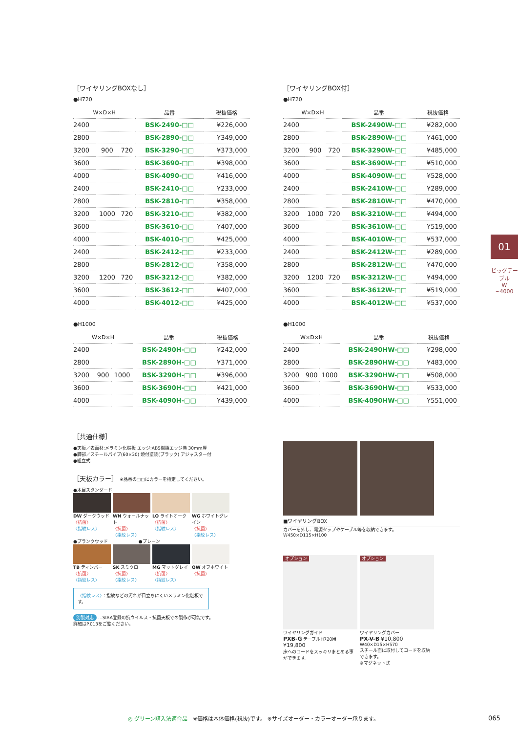［ワイヤリングBOXなし］
●H720
| W×D×H | | | 品番 | 税抜価格 |
| --- | --- | --- | --- | --- |
| 2400 | | | BSK-2490-□□ | ¥226,000 |
| 2800 | | | BSK-2890-□□ | ¥349,000 |
| 3200 | 900 | 720 | BSK-3290-□□ | ¥373,000 |
| 3600 | | | BSK-3690-□□ | ¥398,000 |
| 4000 | | | BSK-4090-□□ | ¥416,000 |
| 2400 | | | BSK-2410-□□ | ¥233,000 |
| 2800 | | | BSK-2810-□□ | ¥358,000 |
| 3200 | 1000 | 720 | BSK-3210-□□ | ¥382,000 |
| 3600 | | | BSK-3610-□□ | ¥407,000 |
| 4000 | | | BSK-4010-□□ | ¥425,000 |
| 2400 | | | BSK-2412-□□ | ¥233,000 |
| 2800 | | | BSK-2812-□□ | ¥358,000 |
| 3200 | 1200 | 720 | BSK-3212-□□ | ¥382,000 |
| 3600 | | | BSK-3612-□□ | ¥407,000 |
| 4000 | | | BSK-4012-□□ | ¥425,000 |
●H1000
| W×D×H | | | 品番 | 税抜価格 |
| --- | --- | --- | --- | --- |
| 2400 | | | BSK-2490H-□□ | ¥242,000 |
| 2800 | | | BSK-2890H-□□ | ¥371,000 |
| 3200 | 900 | 1000 | BSK-3290H-□□ | ¥396,000 |
| 3600 | | | BSK-3690H-□□ | ¥421,000 |
| 4000 | | | BSK-4090H-□□ | ¥439,000 |
［ワイヤリングBOX付］
●H720
| W×D×H | | | 品番 | 税抜価格 |
| --- | --- | --- | --- | --- |
| 2400 | | | BSK-2490W-□□ | ¥282,000 |
| 2800 | | | BSK-2890W-□□ | ¥461,000 |
| 3200 | 900 | 720 | BSK-3290W-□□ | ¥485,000 |
| 3600 | | | BSK-3690W-□□ | ¥510,000 |
| 4000 | | | BSK-4090W-□□ | ¥528,000 |
| 2400 | | | BSK-2410W-□□ | ¥289,000 |
| 2800 | | | BSK-2810W-□□ | ¥470,000 |
| 3200 | 1000 | 720 | BSK-3210W-□□ | ¥494,000 |
| 3600 | | | BSK-3610W-□□ | ¥519,000 |
| 4000 | | | BSK-4010W-□□ | ¥537,000 |
| 2400 | | | BSK-2412W-□□ | ¥289,000 |
| 2800 | | | BSK-2812W-□□ | ¥470,000 |
| 3200 | 1200 | 720 | BSK-3212W-□□ | ¥494,000 |
| 3600 | | | BSK-3612W-□□ | ¥519,000 |
| 4000 | | | BSK-4012W-□□ | ¥537,000 |
●H1000
| W×D×H | | | 品番 | 税抜価格 |
| --- | --- | --- | --- | --- |
| 2400 | | | BSK-2490HW-□□ | ¥298,000 |
| 2800 | | | BSK-2890HW-□□ | ¥483,000 |
| 3200 | 900 | 1000 | BSK-3290HW-□□ | ¥508,000 |
| 3600 | | | BSK-3690HW-□□ | ¥533,000 |
| 4000 | | | BSK-4090HW-□□ | ¥551,000 |
［共通仕様］
●天板／表面材:メラミン化粧板 エッジ:ABS樹脂エッジ巻 30mm厚
●脚部／スチールパイプ(60×30) 焼付塗装(ブラック) アジャスター付
●組立式
［天板カラー］ ※品番の□□にカラーを指定してください。
●木目スタンダード
DW ダークウッド
〈抗菌〉
〈指紋レス〉
WN ウォールナット
〈抗菌〉
〈指紋レス〉
LO ライトオーク
〈抗菌〉
〈指紋レス〉
WG ホワイトグレイン
〈抗菌〉
〈指紋レス〉
●プランクウッド　　　　　　　●プレーン
TB ティンバー
〈抗菌〉
〈指紋レス〉
SK スミクロ
〈抗菌〉
〈指紋レス〉
MG マットグレイ
〈抗菌〉
〈指紋レス〉
OW オフホワイト
〈抗菌〉
〈指紋レス〉：指紋などの汚れが目立ちにくいメラミン化粧板です。
別製対応 …SIAA登録の抗ウイルス・抗菌天板での製作が可能です。
詳細はP.013をご覧ください。
■ワイヤリングBOX
カバーを外し、電源タップやケーブル等を収納できます。
W450×D115×H100
オプション
ワイヤリングガイド
PXB-G テーブルH720用
¥19,800
床へのコードをスッキリまとめる事ができます。
オプション
ワイヤリングカバー
PX-V-B ¥10,800
W40×D15×H570
スチール面に取付してコードを収納できます。
※マグネット式
01
ビッグテーブル
W
~4000
◎ グリーン購入法適合品　※価格は本体価格(税抜)です。 ※サイズオーダー・カラーオーダー承ります。 065